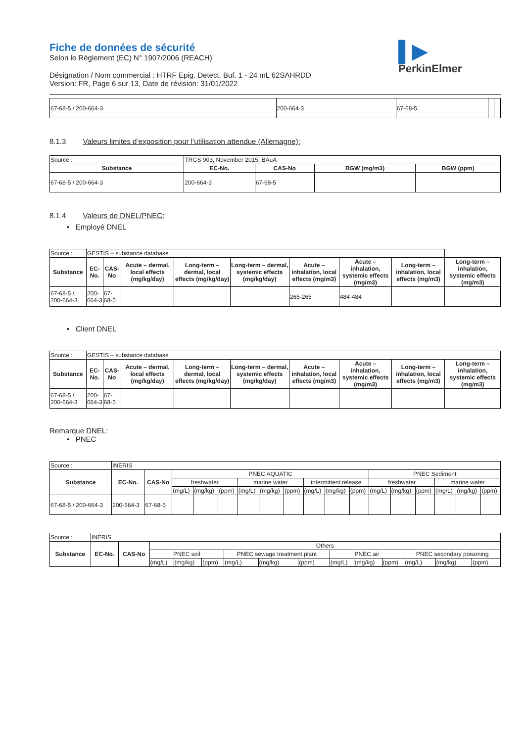▌▶
PerkinElmer
Fiche de données de sécurité
Selon le Règlement (EC) N° 1907/2006 (REACH)
Désignation / Nom commercial : HTRF Epig. Detect. Buf. 1 - 24 mL 62SAHRDD
Version: FR, Page 6 sur 13, Date de révision: 31/01/2022
| 67-68-5 / 200-664-3 | 200-664-3 | 67-68-5 | | |
8.1.3 Valeurs limites d’exposition pour l’utilisation attendue (Allemagne):
| Source : | TRGS 903, November 2015, BAuA | | | |
| Substance | EC-No. | CAS-No | BGW (mg/m3) | BGW (ppm) |
| 67-68-5 / 200-664-3 | 200-664-3 | 67-68-5 | | |
8.1.4 Valeurs de DNEL/PNEC:
• Employé DNEL
| Source : | GESTIS – substance database | | | | | | | | |
| Substance | EC-No. | CAS-No | Acute – dermal, local effects (mg/kg/day) | Long-term – dermal, local effects (mg/kg/day) | Long-term – dermal, systemic effects (mg/kg/day) | Acute – inhalation, local effects (mg/m3) | Acute – inhalation, systemic effects (mg/m3) | Long-term – inhalation, local effects (mg/m3) | Long-term – inhalation, systemic effects (mg/m3) |
| 67-68-5 / 200-664-3 | 200-664-3 | 67-68-5 | | | | 265-265 | 484-484 | | |
• Client DNEL
| Source : | GESTIS – substance database | | | | | | | | |
| Substance | EC-No. | CAS-No | Acute – dermal, local effects (mg/kg/day) | Long-term – dermal, local effects (mg/kg/day) | Long-term – dermal, systemic effects (mg/kg/day) | Acute – inhalation, local effects (mg/m3) | Acute – inhalation, systemic effects (mg/m3) | Long-term – inhalation, local effects (mg/m3) | Long-term – inhalation, systemic effects (mg/m3) |
| 67-68-5 / 200-664-3 | 200-664-3 | 67-68-5 | | | | | | | |
Remarque DNEL:
• PNEC
| Source : | INERIS | | | | | | | | | | | | | | | | |
| Substance | EC-No. | CAS-No | PNEC AQUATIC | | | | | | | | | PNEC Sediment | | | | | |
| | | | freshwater | | | marine water | | | intermittent release | | | freshwater | | | marine water | | |
| | | | (mg/L) | (mg/kg) | (ppm) | (mg/L) | (mg/kg) | (ppm) | (mg/L) | (mg/kg) | (ppm) | (mg/L) | (mg/kg) | (ppm) | (mg/L) | (mg/kg) | (ppm) |
| 67-68-5 / 200-664-3 | 200-664-3 | 67-68-5 | | | | | | | | | | | | | | | |
| Source : | INERIS | | | | | | | | | | | | | |
| Substance | EC-No. | CAS-No | Others | | | | | | | | | | | |
| | | | PNEC soil | | | PNEC sewage treatment plant | | | PNEC air | | | PNEC secondary poisoning | | |
| | | | (mg/L) | (mg/kg) | (ppm) | (mg/L) | (mg/kg) | (ppm) | (mg/L) | (mg/kg) | (ppm) | (mg/L) | (mg/kg) | (ppm) |